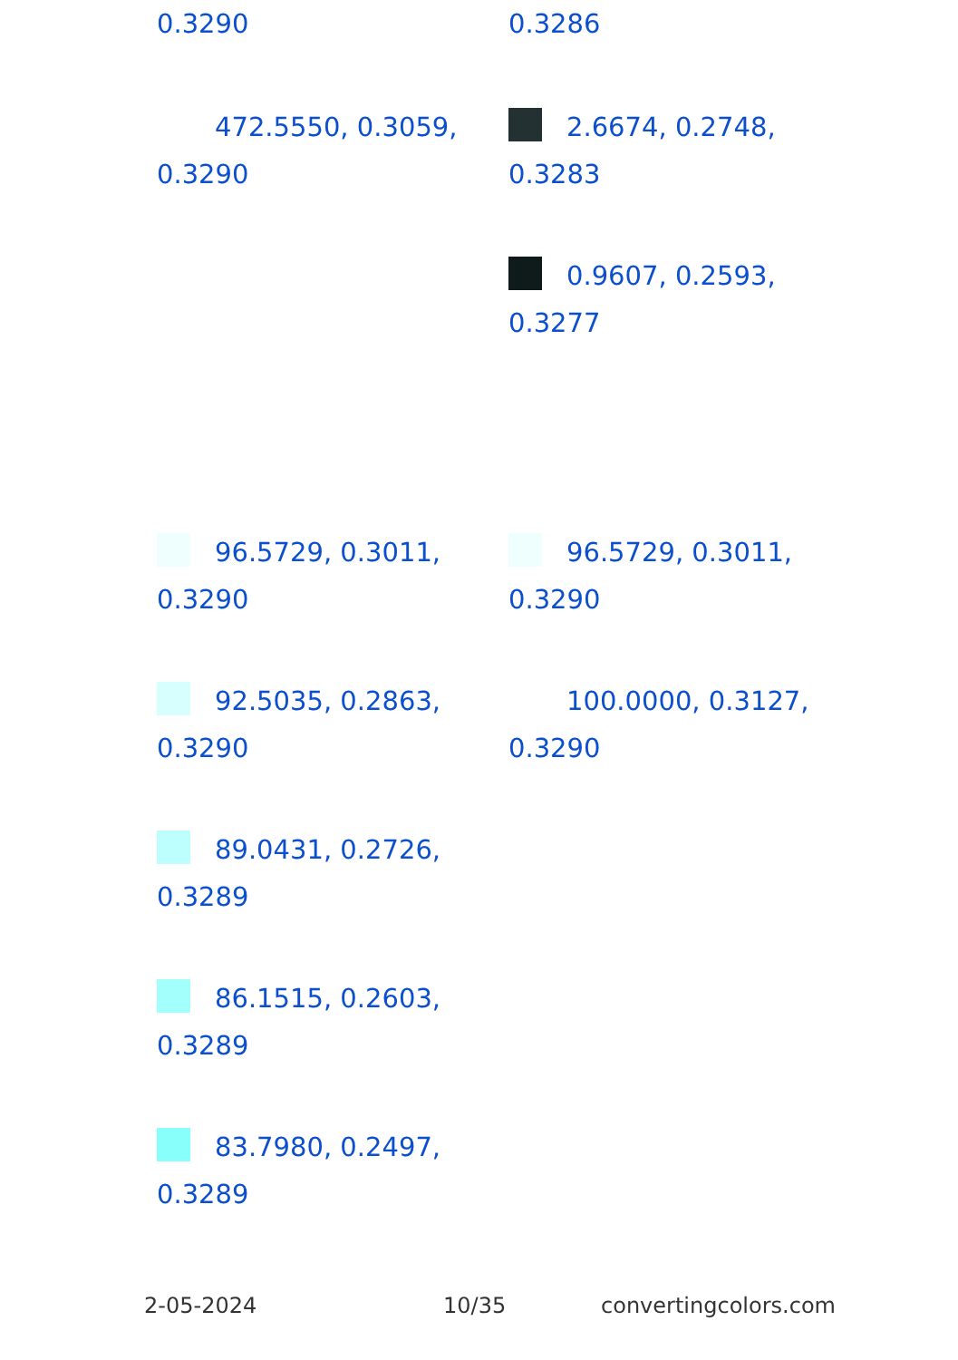0.3290 0.3286
472.5550, 0.3059, 0.3290
2.6674, 0.2748, 0.3283
0.9607, 0.2593, 0.3277
96.5729, 0.3011, 0.3290
96.5729, 0.3011, 0.3290
92.5035, 0.2863, 0.3290
100.0000, 0.3127, 0.3290
89.0431, 0.2726, 0.3289
86.1515, 0.2603, 0.3289
83.7980, 0.2497, 0.3289
2-05-2024 10/35 convertingcolors.com